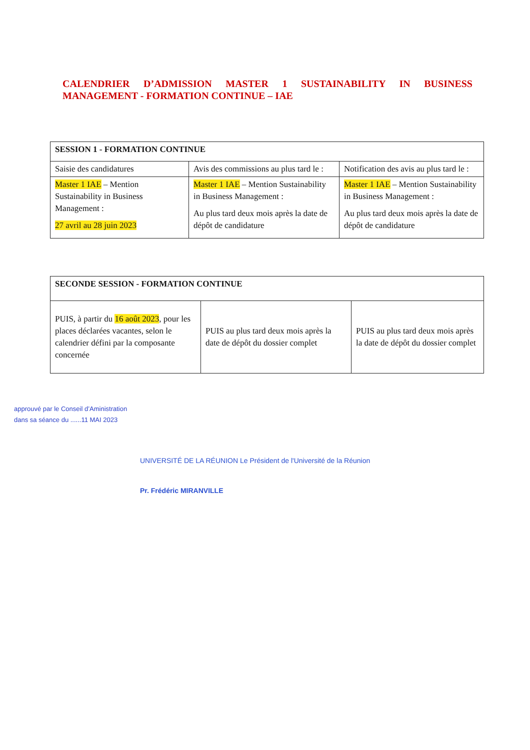CALENDRIER D’ADMISSION MASTER 1 SUSTAINABILITY IN BUSINESS MANAGEMENT - FORMATION CONTINUE – IAE
| SESSION 1 - FORMATION CONTINUE | | |
| --- | --- | --- |
| Saisie des candidatures | Avis des commissions au plus tard le : | Notification des avis au plus tard le : |
| Master 1 IAE – Mention Sustainability in Business Management : 27 avril au 28 juin 2023 | Master 1 IAE – Mention Sustainability in Business Management : Au plus tard deux mois après la date de dépôt de candidature | Master 1 IAE – Mention Sustainability in Business Management : Au plus tard deux mois après la date de dépôt de candidature |
| SECONDE SESSION - FORMATION CONTINUE | | |
| --- | --- | --- |
| PUIS, à partir du 16 août 2023 , pour les places déclarées vacantes, selon le calendrier défini par la composante concernée | PUIS au plus tard deux mois après la date de dépôt du dossier complet | PUIS au plus tard deux mois après la date de dépôt du dossier complet |
approuvé par le Conseil d’Aministration
dans sa séance du ......11 MAI 2023
UNIVERSITÉ DE LA RÉUNION Le Président de l'Université de la Réunion
Pr. Frédéric MIRANVILLE